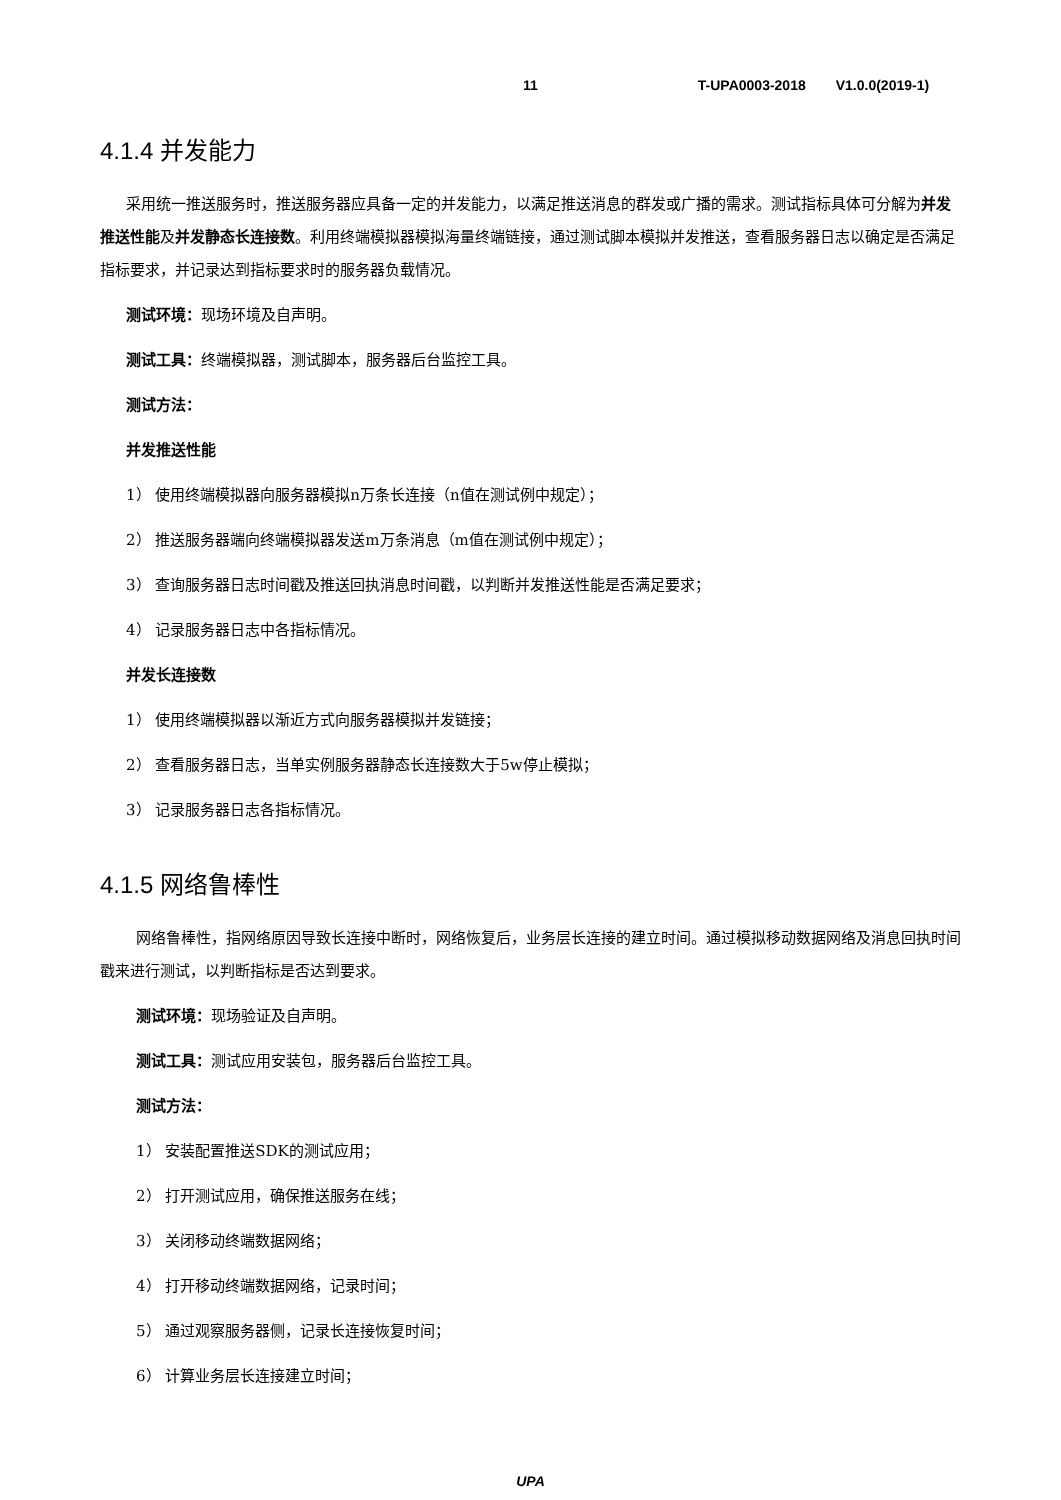11 T-UPA0003-2018 V1.0.0(2019-1)
4.1.4 并发能力
采用统一推送服务时，推送服务器应具备一定的并发能力，以满足推送消息的群发或广播的需求。测试指标具体可分解为并发推送性能及并发静态长连接数。利用终端模拟器模拟海量终端链接，通过测试脚本模拟并发推送，查看服务器日志以确定是否满足指标要求，并记录达到指标要求时的服务器负载情况。
测试环境：现场环境及自声明。
测试工具：终端模拟器，测试脚本，服务器后台监控工具。
测试方法：
并发推送性能
1） 使用终端模拟器向服务器模拟n万条长连接（n值在测试例中规定）；
2） 推送服务器端向终端模拟器发送m万条消息（m值在测试例中规定）；
3） 查询服务器日志时间戳及推送回执消息时间戳，以判断并发推送性能是否满足要求；
4） 记录服务器日志中各指标情况。
并发长连接数
1） 使用终端模拟器以渐近方式向服务器模拟并发链接；
2） 查看服务器日志，当单实例服务器静态长连接数大于5w停止模拟；
3） 记录服务器日志各指标情况。
4.1.5 网络鲁棒性
网络鲁棒性，指网络原因导致长连接中断时，网络恢复后，业务层长连接的建立时间。通过模拟移动数据网络及消息回执时间戳来进行测试，以判断指标是否达到要求。
测试环境：现场验证及自声明。
测试工具：测试应用安装包，服务器后台监控工具。
测试方法：
1） 安装配置推送SDK的测试应用；
2） 打开测试应用，确保推送服务在线；
3） 关闭移动终端数据网络；
4） 打开移动终端数据网络，记录时间；
5） 通过观察服务器侧，记录长连接恢复时间；
6） 计算业务层长连接建立时间；
UPA